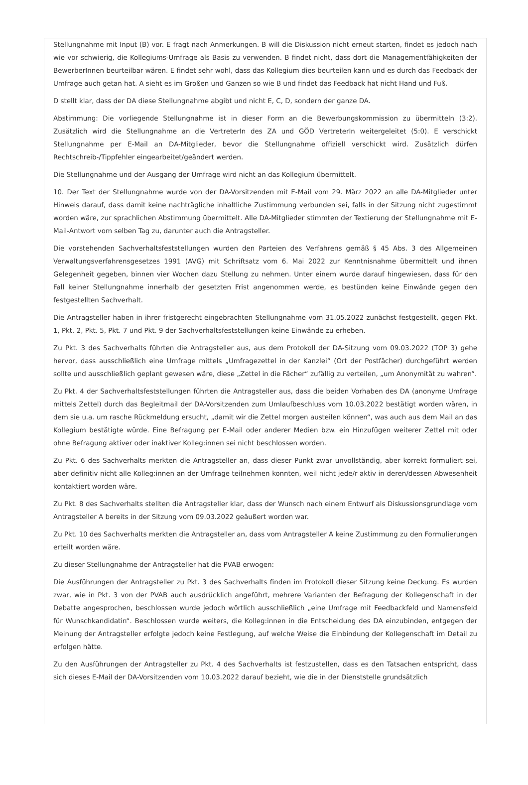Stellungnahme mit Input (B) vor. E fragt nach Anmerkungen. B will die Diskussion nicht erneut starten, findet es jedoch nach wie vor schwierig, die Kollegiums-Umfrage als Basis zu verwenden. B findet nicht, dass dort die Managementfähigkeiten der BewerberInnen beurteilbar wären. E findet sehr wohl, dass das Kollegium dies beurteilen kann und es durch das Feedback der Umfrage auch getan hat. A sieht es im Großen und Ganzen so wie B und findet das Feedback hat nicht Hand und Fuß.
D stellt klar, dass der DA diese Stellungnahme abgibt und nicht E, C, D, sondern der ganze DA.
Abstimmung: Die vorliegende Stellungnahme ist in dieser Form an die Bewerbungskommission zu übermitteln (3:2). Zusätzlich wird die Stellungnahme an die VertreterIn des ZA und GÖD VertreterIn weitergeleitet (5:0). E verschickt Stellungnahme per E-Mail an DA-Mitglieder, bevor die Stellungnahme offiziell verschickt wird. Zusätzlich dürfen Rechtschreib-/Tippfehler eingearbeitet/geändert werden.
Die Stellungnahme und der Ausgang der Umfrage wird nicht an das Kollegium übermittelt.
10. Der Text der Stellungnahme wurde von der DA-Vorsitzenden mit E-Mail vom 29. März 2022 an alle DA-Mitglieder unter Hinweis darauf, dass damit keine nachträgliche inhaltliche Zustimmung verbunden sei, falls in der Sitzung nicht zugestimmt worden wäre, zur sprachlichen Abstimmung übermittelt. Alle DA-Mitglieder stimmten der Textierung der Stellungnahme mit E-Mail-Antwort vom selben Tag zu, darunter auch die Antragsteller.
Die vorstehenden Sachverhaltsfeststellungen wurden den Parteien des Verfahrens gemäß § 45 Abs. 3 des Allgemeinen Verwaltungsverfahrensgesetzes 1991 (AVG) mit Schriftsatz vom 6. Mai 2022 zur Kenntnisnahme übermittelt und ihnen Gelegenheit gegeben, binnen vier Wochen dazu Stellung zu nehmen. Unter einem wurde darauf hingewiesen, dass für den Fall keiner Stellungnahme innerhalb der gesetzten Frist angenommen werde, es bestünden keine Einwände gegen den festgestellten Sachverhalt.
Die Antragsteller haben in ihrer fristgerecht eingebrachten Stellungnahme vom 31.05.2022 zunächst festgestellt, gegen Pkt. 1, Pkt. 2, Pkt. 5, Pkt. 7 und Pkt. 9 der Sachverhaltsfeststellungen keine Einwände zu erheben.
Zu Pkt. 3 des Sachverhalts führten die Antragsteller aus, aus dem Protokoll der DA-Sitzung vom 09.03.2022 (TOP 3) gehe hervor, dass ausschließlich eine Umfrage mittels „Umfragezettel in der Kanzlei“ (Ort der Postfächer) durchgeführt werden sollte und ausschließlich geplant gewesen wäre, diese „Zettel in die Fächer“ zufällig zu verteilen, „um Anonymität zu wahren“.
Zu Pkt. 4 der Sachverhaltsfeststellungen führten die Antragsteller aus, dass die beiden Vorhaben des DA (anonyme Umfrage mittels Zettel) durch das Begleitmail der DA-Vorsitzenden zum Umlaufbeschluss vom 10.03.2022 bestätigt worden wären, in dem sie u.a. um rasche Rückmeldung ersucht, „damit wir die Zettel morgen austeilen können“, was auch aus dem Mail an das Kollegium bestätigte würde. Eine Befragung per E-Mail oder anderer Medien bzw. ein Hinzufügen weiterer Zettel mit oder ohne Befragung aktiver oder inaktiver Kolleg:innen sei nicht beschlossen worden.
Zu Pkt. 6 des Sachverhalts merkten die Antragsteller an, dass dieser Punkt zwar unvollständig, aber korrekt formuliert sei, aber definitiv nicht alle Kolleg:innen an der Umfrage teilnehmen konnten, weil nicht jede/r aktiv in deren/dessen Abwesenheit kontaktiert worden wäre.
Zu Pkt. 8 des Sachverhalts stellten die Antragsteller klar, dass der Wunsch nach einem Entwurf als Diskussionsgrundlage vom Antragsteller A bereits in der Sitzung vom 09.03.2022 geäußert worden war.
Zu Pkt. 10 des Sachverhalts merkten die Antragsteller an, dass vom Antragsteller A keine Zustimmung zu den Formulierungen erteilt worden wäre.
Zu dieser Stellungnahme der Antragsteller hat die PVAB erwogen:
Die Ausführungen der Antragsteller zu Pkt. 3 des Sachverhalts finden im Protokoll dieser Sitzung keine Deckung. Es wurden zwar, wie in Pkt. 3 von der PVAB auch ausdrücklich angeführt, mehrere Varianten der Befragung der Kollegenschaft in der Debatte angesprochen, beschlossen wurde jedoch wörtlich ausschließlich „eine Umfrage mit Feedbackfeld und Namensfeld für Wunschkandidatin“. Beschlossen wurde weiters, die Kolleg:innen in die Entscheidung des DA einzubinden, entgegen der Meinung der Antragsteller erfolgte jedoch keine Festlegung, auf welche Weise die Einbindung der Kollegenschaft im Detail zu erfolgen hätte.
Zu den Ausführungen der Antragsteller zu Pkt. 4 des Sachverhalts ist festzustellen, dass es den Tatsachen entspricht, dass sich dieses E-Mail der DA-Vorsitzenden vom 10.03.2022 darauf bezieht, wie die in der Dienststelle grundsätzlich